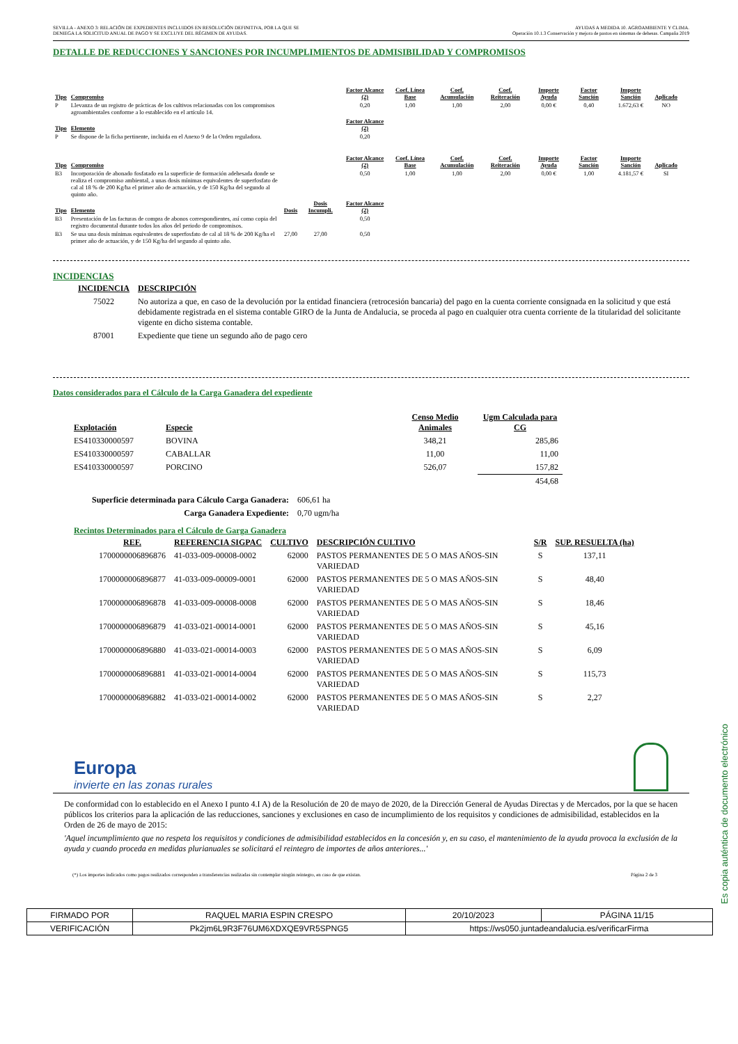SEVILLA - ANEXO 3: RELACIÓN DE EXPEDIENTES INCLUIDOS EN RESOLUCIÓN DEFINITIVA, POR LA QUE SE
DENIEGA LA SOLICITUD ANUAL DE PAGO Y SE EXCLUYE DEL RÉGIMEN DE AYUDAS.
AYUDAS A MEDIDA 10. AGROAMBIENTE Y CLIMA.
Operación 10.1.3 Conservación y mejora de pastos en sistemas de dehesas. Campaña 2019
DETALLE DE REDUCCIONES Y SANCIONES POR INCUMPLIMIENTOS DE ADMISIBILIDAD Y COMPROMISOS
| Tipo | Compromiso | | | Factor Alcance (2) | Coef. Línea Base | Coef. Acumulación | Coef. Reiteración | Importe Ayuda | Factor Sanción | Importe Sanción | Aplicado |
| --- | --- | --- | --- | --- | --- | --- | --- | --- | --- | --- | --- |
| P | Llevanza de un registro de prácticas de los cultivos relacionadas con los compromisos agroambientales conforme a lo establecido en el artículo 14. | | | 0,20 | 1,00 | 1,00 | 2,00 | 0,00 € | 0,40 | 1.672,63 € | NO |
| Tipo | Elemento | | | Factor Alcance (2) | | | | | | | |
| P | Se dispone de la ficha pertinente, incluida en el Anexo 9 de la Orden reguladora. | | | 0,20 | | | | | | | |
| Tipo | Compromiso | | | Factor Alcance (2) | Coef. Línea Base | Coef. Acumulación | Coef. Reiteración | Importe Ayuda | Factor Sanción | Importe Sanción | Aplicado |
| B3 | Incorporación de abonado fosfatado en la superficie de formación adehesada donde se realiza el compromiso ambiental, a unas dosis mínimas equivalentes de superfosfato de cal al 18 % de 200 Kg/ha el primer año de actuación, y de 150 Kg/ha del segundo al quinto año. | | | 0,50 | 1,00 | 1,00 | 2,00 | 0,00 € | 1,00 | 4.181,57 € | SI |
| Tipo | Elemento | Dosis | Dosis Incumpli. | Factor Alcance (2) | | | | | | | |
| B3 | Presentación de las facturas de compra de abonos correspondientes, así como copia del registro documental durante todos los años del periodo de compromisos. | | | 0,50 | | | | | | | |
| B3 | Se usa una dosis mínimas equivalentes de superfosfato de cal al 18 % de 200 Kg/ha el primer año de actuación, y de 150 Kg/ha del segundo al quinto año. | 27,00 | 27,00 | 0,50 | | | | | | | |
INCIDENCIAS
| INCIDENCIA | DESCRIPCIÓN |
| --- | --- |
| 75022 | No autoriza a que, en caso de la devolución por la entidad financiera (retrocesión bancaria) del pago en la cuenta corriente consignada en la solicitud y que está debidamente registrada en el sistema contable GIRO de la Junta de Andalucia, se proceda al pago en cualquier otra cuenta corriente de la titularidad del solicitante vigente en dicho sistema contable. |
| 87001 | Expediente que tiene un segundo año de pago cero |
Datos considerados para el Cálculo de la Carga Ganadera del expediente
| Explotación | Especie | Censo Medio Animales | Ugm Calculada para CG |
| --- | --- | --- | --- |
| ES410330000597 | BOVINA | 348,21 | 285,86 |
| ES410330000597 | CABALLAR | 11,00 | 11,00 |
| ES410330000597 | PORCINO | 526,07 | 157,82 |
| | | | 454,68 |
| Superficie determinada para Cálculo Carga Ganadera: | 606,61 ha |
| Carga Ganadera Expediente: | 0,70 ugm/ha |
Recintos Determinados para el Cálculo de Garga Ganadera
| REF. | REFERENCIA SIGPAC | CULTIVO | DESCRIPCIÓN CULTIVO | S/R | SUP. RESUELTA (ha) |
| --- | --- | --- | --- | --- | --- |
| 1700000006896876 | 41-033-009-00008-0002 | 62000 | PASTOS PERMANENTES DE 5 O MAS AÑOS-SIN VARIEDAD | S | 137,11 |
| 1700000006896877 | 41-033-009-00009-0001 | 62000 | PASTOS PERMANENTES DE 5 O MAS AÑOS-SIN VARIEDAD | S | 48,40 |
| 1700000006896878 | 41-033-009-00008-0008 | 62000 | PASTOS PERMANENTES DE 5 O MAS AÑOS-SIN VARIEDAD | S | 18,46 |
| 1700000006896879 | 41-033-021-00014-0001 | 62000 | PASTOS PERMANENTES DE 5 O MAS AÑOS-SIN VARIEDAD | S | 45,16 |
| 1700000006896880 | 41-033-021-00014-0003 | 62000 | PASTOS PERMANENTES DE 5 O MAS AÑOS-SIN VARIEDAD | S | 6,09 |
| 1700000006896881 | 41-033-021-00014-0004 | 62000 | PASTOS PERMANENTES DE 5 O MAS AÑOS-SIN VARIEDAD | S | 115,73 |
| 1700000006896882 | 41-033-021-00014-0002 | 62000 | PASTOS PERMANENTES DE 5 O MAS AÑOS-SIN VARIEDAD | S | 2,27 |
Europa
invierte en las zonas rurales
De conformidad con lo establecido en el Anexo I punto 4.I A) de la Resolución de 20 de mayo de 2020, de la Dirección General de Ayudas Directas y de Mercados, por la que se hacen públicos los criterios para la aplicación de las reducciones, sanciones y exclusiones en caso de incumplimiento de los requisitos y condiciones de admisibilidad, establecidos en la Orden de 26 de mayo de 2015:
'Aquel incumplimiento que no respeta los requisitos y condiciones de admisibilidad establecidos en la concesión y, en su caso, el mantenimiento de la ayuda provoca la exclusión de la ayuda y cuando proceda en medidas plurianuales se solicitará el reintegro de importes de años anteriores...'
(*) Los importes indicados como pagos realizados corresponden a transferencias realizadas sin contemplar ningún reintegro, en caso de que existan. Página 2 de 3
| FIRMADO POR | RAQUEL MARIA ESPIN CRESPO | | 20/10/2023 | PÁGINA 11/15 |
| VERIFICACIÓN | Pk2jm6L9R3F76UM6XDXQE9VR5SPNG5 | https://ws050.juntadeandalucia.es/verificarFirma | | |
Es copia auténtica de documento electrónico